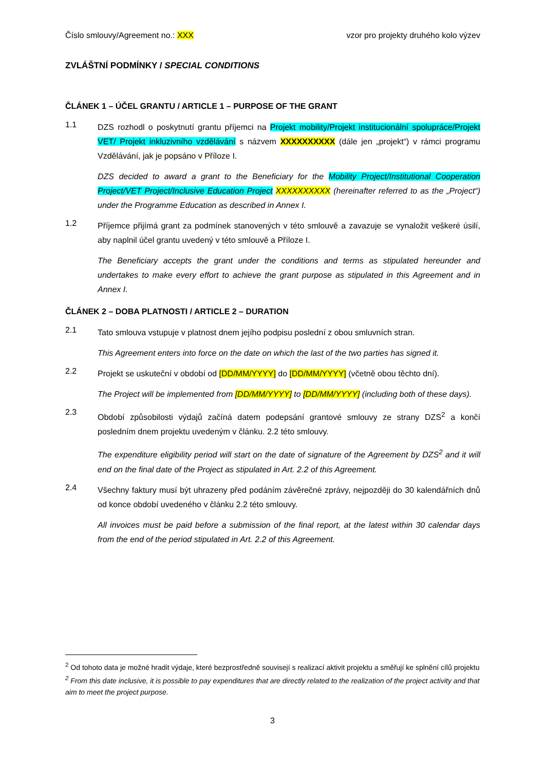Číslo smlouvy/Agreement no.: XXX vzor pro projekty druhého kolo výzev
ZVLÁŠTNÍ PODMÍNKY / SPECIAL CONDITIONS
ČLÁNEK 1 – ÚČEL GRANTU / ARTICLE 1 – PURPOSE OF THE GRANT
1.1
DZS rozhodl o poskytnutí grantu příjemci na Projekt mobility/Projekt institucionální spolupráce/Projekt VET/ Projekt inkluzivního vzdělávání s názvem XXXXXXXXXX (dále jen „projekt“) v rámci programu Vzdělávání, jak je popsáno v Příloze I.
DZS decided to award a grant to the Beneficiary for the Mobility Project/Institutional Cooperation Project/VET Project/Inclusive Education Project XXXXXXXXXX (hereinafter referred to as the „Project“) under the Programme Education as described in Annex I.
1.2
Příjemce přijímá grant za podmínek stanovených v této smlouvě a zavazuje se vynaložit veškeré úsilí, aby naplnil účel grantu uvedený v této smlouvě a Příloze I.
The Beneficiary accepts the grant under the conditions and terms as stipulated hereunder and undertakes to make every effort to achieve the grant purpose as stipulated in this Agreement and in Annex I.
ČLÁNEK 2 – DOBA PLATNOSTI / ARTICLE 2 – DURATION
2.1
Tato smlouva vstupuje v platnost dnem jejího podpisu poslední z obou smluvních stran.
This Agreement enters into force on the date on which the last of the two parties has signed it.
2.2
Projekt se uskuteční v období od [DD/MM/YYYY] do [DD/MM/YYYY] (včetně obou těchto dní).
The Project will be implemented from [DD/MM/YYYY] to [DD/MM/YYYY] (including both of these days).
2.3
Období způsobilosti výdajů začíná datem podepsání grantové smlouvy ze strany DZS<sup>2</sup> a končí posledním dnem projektu uvedeným v článku. 2.2 této smlouvy.
The expenditure eligibility period will start on the date of signature of the Agreement by DZS<sup>2</sup> and it will end on the final date of the Project as stipulated in Art. 2.2 of this Agreement.
2.4
Všechny faktury musí být uhrazeny před podáním závěrečné zprávy, nejpozději do 30 kalendářních dnů od konce období uvedeného v článku 2.2 této smlouvy.
All invoices must be paid before a submission of the final report, at the latest within 30 calendar days from the end of the period stipulated in Art. 2.2 of this Agreement.
<sup>2</sup> Od tohoto data je možné hradit výdaje, které bezprostředně souvisejí s realizací aktivit projektu a směřují ke splnění cílů projektu
<sup>2</sup> From this date inclusive, it is possible to pay expenditures that are directly related to the realization of the project activity and that aim to meet the project purpose.
3